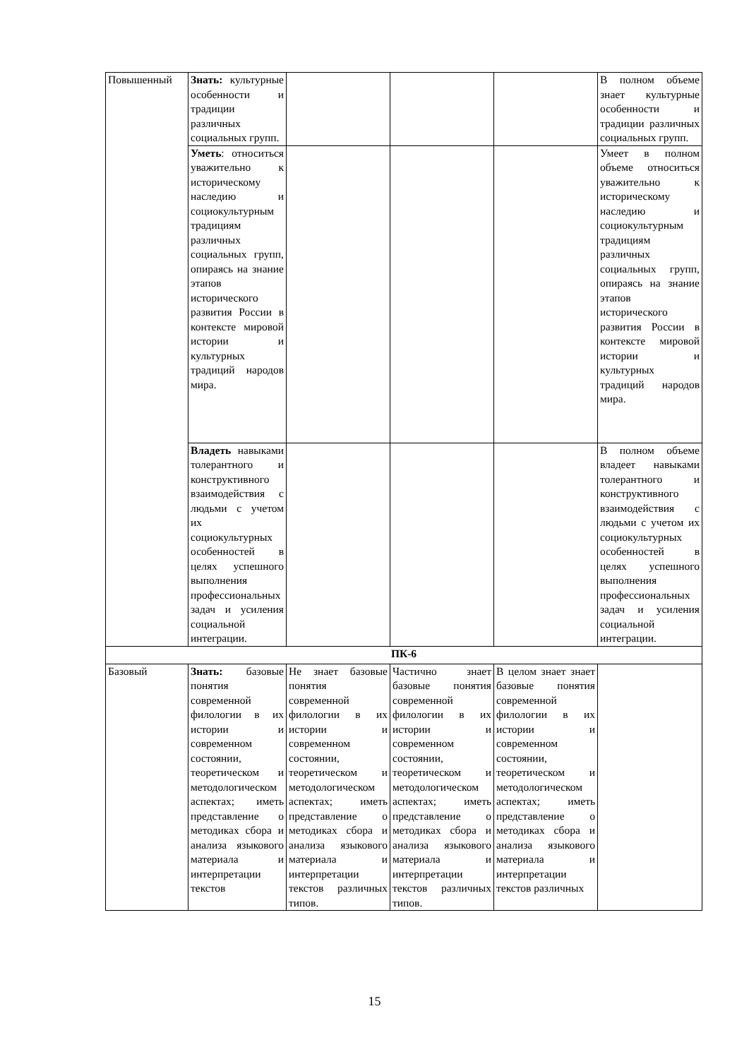| Повышенный | Знать: культурные особенности и традиции различных социальных групп. | | | | В полном объеме знает культурные особенности и традиции различных социальных групп. |
| | Уметь : относиться уважительно к историческому наследию и социокультурным традициям различных социальных групп, опираясь на знание этапов исторического развития России в контексте мировой истории и культурных традиций народов мира. | | | | Умеет в полном объеме относиться уважительно к историческому наследию и социокультурным традициям различных социальных групп, опираясь на знание этапов исторического развития России в контексте мировой истории и культурных традиций народов мира. |
| | Владеть навыками толерантного и конструктивного взаимодействия с людьми с учетом их социокультурных особенностей в целях успешного выполнения профессиональных задач и усиления социальной интеграции. | | | | В полном объеме владеет навыками толерантного и конструктивного взаимодействия с людьми с учетом их социокультурных особенностей в целях успешного выполнения профессиональных задач и усиления социальной интеграции. |
| ПК-6 | | | | | |
| Базовый | Знать: базовые понятия современной филологии в их истории и современном состоянии, теоретическом и методологическом аспектах; иметь представление о методиках сбора и анализа языкового материала и интерпретации текстов | Не знает базовые понятия современной филологии в их истории и современном состоянии, теоретическом и методологическом аспектах; иметь представление о методиках сбора и анализа языкового материала и интерпретации текстов различных типов. | Частично знает базовые понятия современной филологии в их истории и современном состоянии, теоретическом и методологическом аспектах; иметь представление о методиках сбора и анализа языкового материала и интерпретации текстов различных типов. | В целом знает знает базовые понятия современной филологии в их истории и современном состоянии, теоретическом и методологическом аспектах; иметь представление о методиках сбора и анализа языкового материала и интерпретации текстов различных | |
15